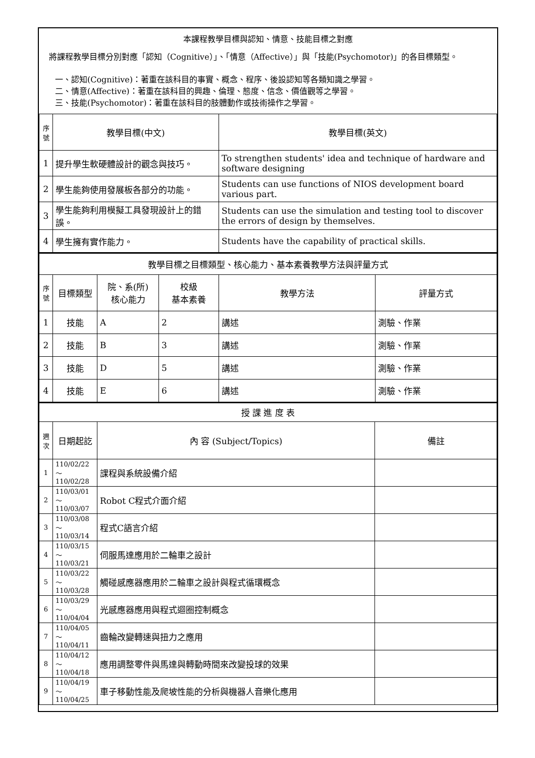本課程教學目標與認知、情意、技能目標之對應
將課程教學目標分別對應「認知（Cognitive）」、「情意（Affective）」與「技能(Psychomotor)」的各目標類型。
一、認知(Cognitive)：著重在該科目的事實、概念、程序、後設認知等各類知識之學習。
二、情意(Affective)：著重在該科目的興趣、倫理、態度、信念、價值觀等之學習。
三、技能(Psychomotor)：著重在該科目的肢體動作或技術操作之學習。
| 序號 | 教學目標(中文) | 教學目標(英文) |
| --- | --- | --- |
| 1 | 提升學生軟硬體設計的觀念與技巧。 | To strengthen students' idea and technique of hardware and software designing |
| 2 | 學生能夠使用發展板各部分的功能。 | Students can use functions of NIOS development board various part. |
| 3 | 學生能夠利用模擬工具發現設計上的錯誤。 | Students can use the simulation and testing tool to discover the errors of design by themselves. |
| 4 | 學生擁有實作能力。 | Students have the capability of practical skills. |
| 教學目標之目標類型、核心能力、基本素養教學方法與評量方式 | | | | | |
| 序號 | 目標類型 | 院、系(所) 核心能力 | 校級 基本素養 | 教學方法 | 評量方式 |
| 1 | 技能 | A | 2 | 講述 | 測驗、作業 |
| 2 | 技能 | B | 3 | 講述 | 測驗、作業 |
| 3 | 技能 | D | 5 | 講述 | 測驗、作業 |
| 4 | 技能 | E | 6 | 講述 | 測驗、作業 |
| 授 課 進 度 表 | | | |
| 週次 | 日期起訖 | 內 容 (Subject/Topics) | 備註 |
| 1 | 110/02/22～ 110/02/28 | 課程與系統設備介紹 | |
| 2 | 110/03/01～ 110/03/07 | Robot C程式介面介紹 | |
| 3 | 110/03/08～ 110/03/14 | 程式C語言介紹 | |
| 4 | 110/03/15～ 110/03/21 | 伺服馬達應用於二輪車之設計 | |
| 5 | 110/03/22～ 110/03/28 | 觸碰感應器應用於二輪車之設計與程式循環概念 | |
| 6 | 110/03/29～ 110/04/04 | 光感應器應用與程式迴圈控制概念 | |
| 7 | 110/04/05～ 110/04/11 | 齒輪改變轉速與扭力之應用 | |
| 8 | 110/04/12～ 110/04/18 | 應用調整零件與馬達與轉動時間來改變投球的效果 | |
| 9 | 110/04/19～ 110/04/25 | 車子移動性能及爬坡性能的分析與機器人音樂化應用 | |